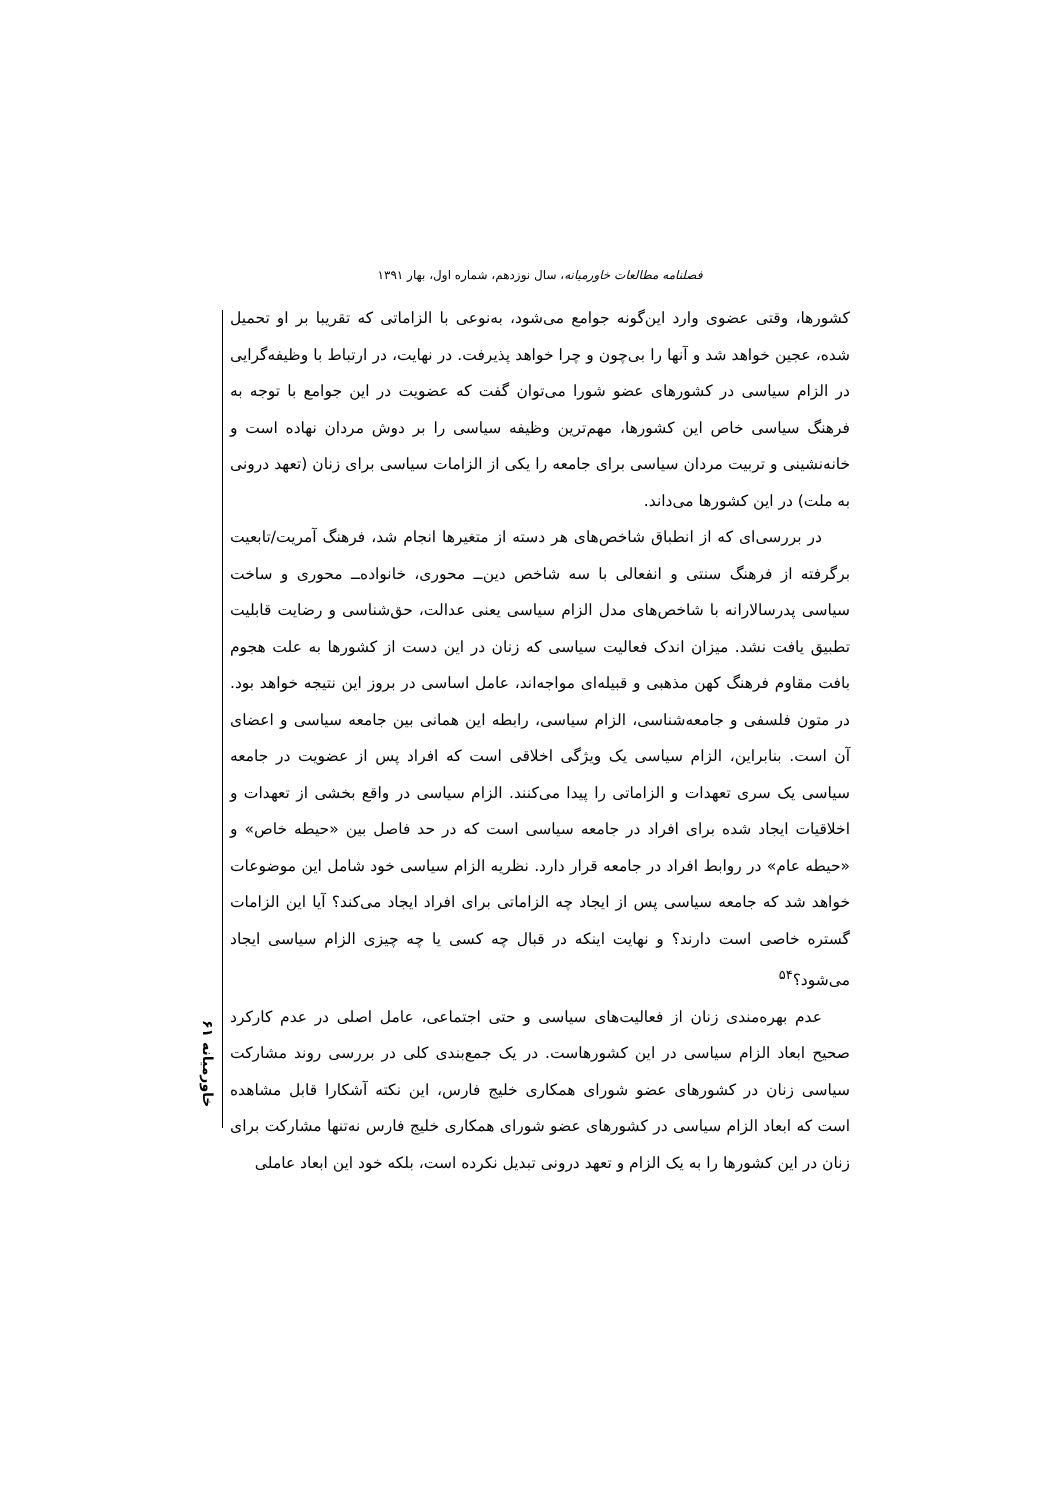فصلنامه مطالعات خاورمیانه، سال نوزدهم، شماره اول، بهار ۱۳۹۱
کشورها، وقتی عضوی وارد این‌گونه جوامع می‌شود، به‌نوعی با الزاماتی که تقریبا بر او تحمیل شده، عجین خواهد شد و آنها را بی‌چون و چرا خواهد پذیرفت. در نهایت، در ارتباط با وظیفه‌گرایی در الزام سیاسی در کشورهای عضو شورا می‌توان گفت که عضویت در این جوامع با توجه به فرهنگ سیاسی خاص این کشورها، مهم‌ترین وظیفه سیاسی را بر دوش مردان نهاده است و خانه‌نشینی و تربیت مردان سیاسی برای جامعه را یکی از الزامات سیاسی برای زنان (تعهد درونی به ملت) در این کشورها می‌داند.
در بررسی‌ای که از انطباق شاخص‌های هر دسته از متغیرها انجام شد، فرهنگ آمریت/تابعیت برگرفته از فرهنگ سنتی و انفعالی با سه شاخص دین‌ــ محوری، خانواده‌ــ محوری و ساخت سیاسی پدرسالارانه با شاخص‌های مدل الزام سیاسی یعنی عدالت، حق‌شناسی و رضایت قابلیت تطبیق یافت نشد. میزان اندک فعالیت سیاسی که زنان در این دست از کشورها به علت هجوم بافت مقاوم فرهنگ کهن مذهبی و قبیله‌ای مواجه‌اند، عامل اساسی در بروز این نتیجه خواهد بود. در متون فلسفی و جامعه‌شناسی، الزام سیاسی، رابطه این همانی بین جامعه سیاسی و اعضای آن است. بنابراین، الزام سیاسی یک ویژگی اخلاقی است که افراد پس از عضویت در جامعه سیاسی یک سری تعهدات و الزاماتی را پیدا می‌کنند. الزام سیاسی در واقع بخشی از تعهدات و اخلاقیات ایجاد شده برای افراد در جامعه سیاسی است که در حد فاصل بین «حیطه خاص» و «حیطه عام» در روابط افراد در جامعه قرار دارد. نظریه الزام سیاسی خود شامل این موضوعات خواهد شد که جامعه سیاسی پس از ایجاد چه الزاماتی برای افراد ایجاد می‌کند؟ آیا این الزامات گستره خاصی است دارند؟ و نهایت اینکه در قبال چه کسی یا چه چیزی الزام سیاسی ایجاد می‌شود؟<sup>۵۴</sup>
عدم بهره‌مندی زنان از فعالیت‌های سیاسی و حتی اجتماعی، عامل اصلی در عدم کارکرد صحیح ابعاد الزام سیاسی در این کشورهاست. در یک جمع‌بندی کلی در بررسی روند مشارکت سیاسی زنان در کشورهای عضو شورای همکاری خلیج فارس، این نکته آشکارا قابل مشاهده است که ابعاد الزام سیاسی در کشورهای عضو شورای همکاری خلیج فارس نه‌تنها مشارکت برای زنان در این کشورها را به یک الزام و تعهد درونی تبدیل نکرده است، بلکه خود این ابعاد عاملی
خاورمیانه ۶۱